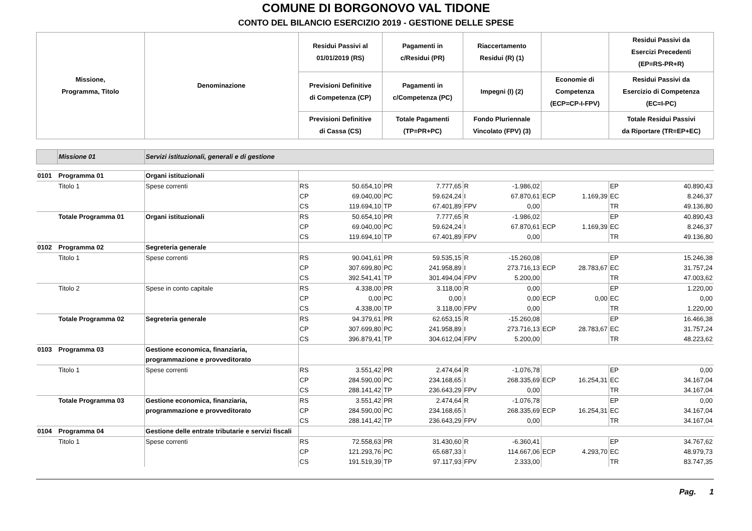COMUNE DI BORGONOVO VAL TIDONE
CONTO DEL BILANCIO ESERCIZIO 2019 - GESTIONE DELLE SPESE
| Missione, Programma, Titolo | | Denominazione | Residui Passivi al 01/01/2019 (RS) | | Pagamenti in c/Residui (PR) | | Riaccertamento Residui (R) (1) | | | | Residui Passivi da Esercizi Precedenti (EP=RS-PR+R) | |
| --- | --- | --- | --- | --- | --- | --- | --- | --- | --- | --- | --- | --- |
| | | | Previsioni Definitive di Competenza (CP) | | Pagamenti in c/Competenza (PC) | | Impegni (I) (2) | | Economie di Competenza (ECP=CP-I-FPV) | | Residui Passivi da Esercizio di Competenza (EC=I-PC) | |
| | | | Previsioni Definitive di Cassa (CS) | | Totale Pagamenti (TP=PR+PC) | | Fondo Pluriennale Vincolato (FPV) (3) | | | | Totale Residui Passivi da Riportare (TR=EP+EC) | |
| | Missione 01 | Servizi istituzionali, generali e di gestione | | | | | | | | | | |
| 0101 | Programma 01 | Organi istituzionali | | | | | | | | | | |
| | Titolo 1 | Spese correnti | RS CP CS | 50.654,10 69.040,00 119.694,10 | PR PC TP | 7.777,65 59.624,24 67.401,89 | R I FPV | -1.986,02 67.870,61 0,00 | ECP | 1.169,39 | EP EC TR | 40.890,43 8.246,37 49.136,80 |
| | Totale Programma 01 | Organi istituzionali | RS CP CS | 50.654,10 69.040,00 119.694,10 | PR PC TP | 7.777,65 59.624,24 67.401,89 | R I FPV | -1.986,02 67.870,61 0,00 | ECP | 1.169,39 | EP EC TR | 40.890,43 8.246,37 49.136,80 |
| 0102 | Programma 02 | Segreteria generale | | | | | | | | | | |
| | Titolo 1 | Spese correnti | RS CP CS | 90.041,61 307.699,80 392.541,41 | PR PC TP | 59.535,15 241.958,89 301.494,04 | R I FPV | -15.260,08 273.716,13 5.200,00 | ECP | 28.783,67 | EP EC TR | 15.246,38 31.757,24 47.003,62 |
| | Titolo 2 | Spese in conto capitale | RS CP CS | 4.338,00 0,00 4.338,00 | PR PC TP | 3.118,00 0,00 3.118,00 | R I FPV | 0,00 0,00 0,00 | ECP | 0,00 | EP EC TR | 1.220,00 0,00 1.220,00 |
| | Totale Programma 02 | Segreteria generale | RS CP CS | 94.379,61 307.699,80 396.879,41 | PR PC TP | 62.653,15 241.958,89 304.612,04 | R I FPV | -15.260,08 273.716,13 5.200,00 | ECP | 28.783,67 | EP EC TR | 16.466,38 31.757,24 48.223,62 |
| 0103 | Programma 03 | Gestione economica, finanziaria, programmazione e provveditorato | | | | | | | | | | |
| | Titolo 1 | Spese correnti | RS CP CS | 3.551,42 284.590,00 288.141,42 | PR PC TP | 2.474,64 234.168,65 236.643,29 | R I FPV | -1.076,78 268.335,69 0,00 | ECP | 16.254,31 | EP EC TR | 0,00 34.167,04 34.167,04 |
| | Totale Programma 03 | Gestione economica, finanziaria, programmazione e provveditorato | RS CP CS | 3.551,42 284.590,00 288.141,42 | PR PC TP | 2.474,64 234.168,65 236.643,29 | R I FPV | -1.076,78 268.335,69 0,00 | ECP | 16.254,31 | EP EC TR | 0,00 34.167,04 34.167,04 |
| 0104 | Programma 04 | Gestione delle entrate tributarie e servizi fiscali | | | | | | | | | | |
| | Titolo 1 | Spese correnti | RS CP CS | 72.558,63 121.293,76 191.519,39 | PR PC TP | 31.430,60 65.687,33 97.117,93 | R I FPV | -6.360,41 114.667,06 2.333,00 | ECP | 4.293,70 | EP EC TR | 34.767,62 48.979,73 83.747,35 |
Pag. 1